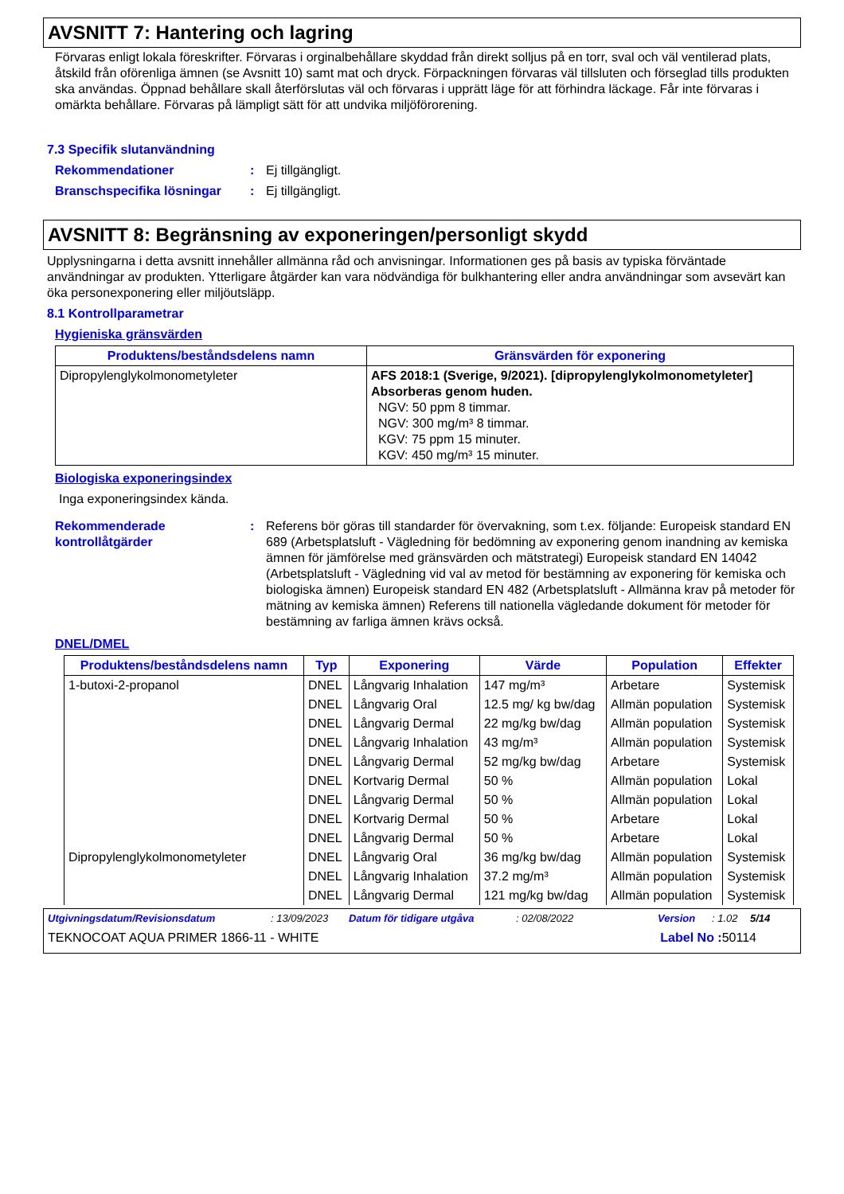AVSNITT 7: Hantering och lagring
Förvaras enligt lokala föreskrifter. Förvaras i orginalbehållare skyddad från direkt solljus på en torr, sval och väl ventilerad plats, åtskild från oförenliga ämnen (se Avsnitt 10) samt mat och dryck. Förpackningen förvaras väl tillsluten och förseglad tills produkten ska användas. Öppnad behållare skall återförslutas väl och förvaras i upprätt läge för att förhindra läckage. Får inte förvaras i omärkta behållare. Förvaras på lämpligt sätt för att undvika miljöförorening.
7.3 Specifik slutanvändning
Rekommendationer : Ej tillgängligt.
Branschspecifika lösningar
: Ej tillgängligt.
AVSNITT 8: Begränsning av exponeringen/personligt skydd
Upplysningarna i detta avsnitt innehåller allmänna råd och anvisningar. Informationen ges på basis av typiska förväntade användningar av produkten. Ytterligare åtgärder kan vara nödvändiga för bulkhantering eller andra användningar som avsevärt kan öka personexponering eller miljöutsläpp.
8.1 Kontrollparametrar
Hygieniska gränsvärden
| Produktens/beståndsdelens namn | Gränsvärden för exponering |
| --- | --- |
| Dipropylenglykolmonometyleter | AFS 2018:1 (Sverige, 9/2021). [dipropylenglykolmonometyleter] Absorberas genom huden. NGV: 50 ppm 8 timmar. NGV: 300 mg/m³ 8 timmar. KGV: 75 ppm 15 minuter. KGV: 450 mg/m³ 15 minuter. |
Biologiska exponeringsindex
Inga exponeringsindex kända.
Rekommenderade kontrollåtgärder
: Referens bör göras till standarder för övervakning, som t.ex. följande: Europeisk standard EN 689 (Arbetsplatsluft - Vägledning för bedömning av exponering genom inandning av kemiska ämnen för jämförelse med gränsvärden och mätstrategi) Europeisk standard EN 14042 (Arbetsplatsluft - Vägledning vid val av metod för bestämning av exponering för kemiska och biologiska ämnen) Europeisk standard EN 482 (Arbetsplatsluft - Allmänna krav på metoder för mätning av kemiska ämnen) Referens till nationella vägledande dokument för metoder för bestämning av farliga ämnen krävs också.
DNEL/DMEL
| Produktens/beståndsdelens namn | Typ | Exponering | Värde | Population | Effekter |
| --- | --- | --- | --- | --- | --- |
| 1-butoxi-2-propanol | DNEL | Långvarig Inhalation | 147 mg/m³ | Arbetare | Systemisk |
| | DNEL | Långvarig Oral | 12.5 mg/ kg bw/dag | Allmän population | Systemisk |
| | DNEL | Långvarig Dermal | 22 mg/kg bw/dag | Allmän population | Systemisk |
| | DNEL | Långvarig Inhalation | 43 mg/m³ | Allmän population | Systemisk |
| | DNEL | Långvarig Dermal | 52 mg/kg bw/dag | Arbetare | Systemisk |
| | DNEL | Kortvarig Dermal | 50 % | Allmän population | Lokal |
| | DNEL | Långvarig Dermal | 50 % | Allmän population | Lokal |
| | DNEL | Kortvarig Dermal | 50 % | Arbetare | Lokal |
| | DNEL | Långvarig Dermal | 50 % | Arbetare | Lokal |
| Dipropylenglykolmonometyleter | DNEL | Långvarig Oral | 36 mg/kg bw/dag | Allmän population | Systemisk |
| | DNEL | Långvarig Inhalation | 37.2 mg/m³ | Allmän population | Systemisk |
| | DNEL | Långvarig Dermal | 121 mg/kg bw/dag | Allmän population | Systemisk |
Utgivningsdatum/Revisionsdatum: 13/09/2023 Datum för tidigare utgåva: 02/08/2022 Version: 1.02 5/14
TEKNOCOAT AQUA PRIMER 1866-11 - WHITE Label No : 50114